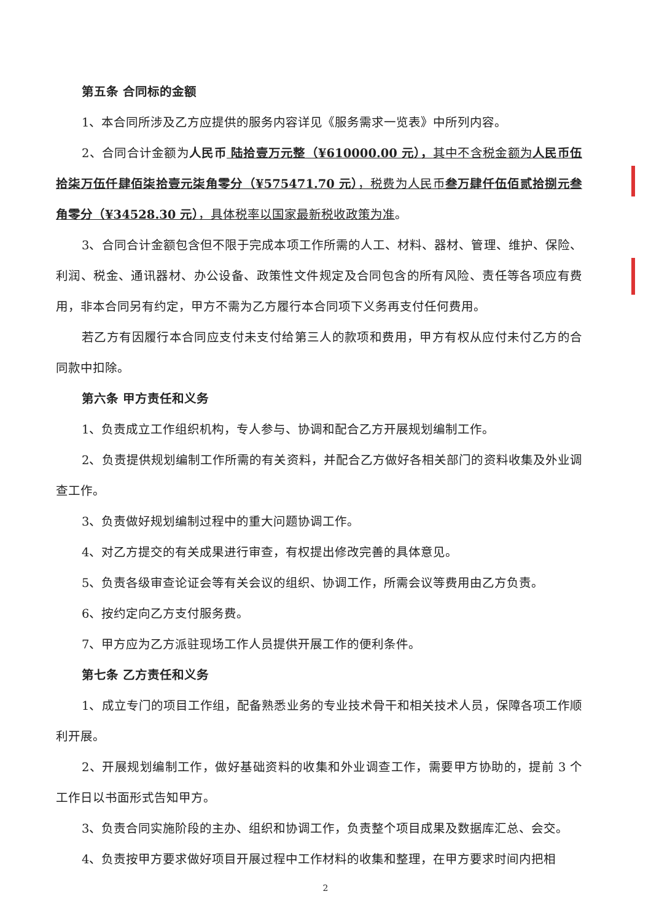第五条 合同标的金额
1、本合同所涉及乙方应提供的服务内容详见《服务需求一览表》中所列内容。
2、合同合计金额为人民币 陆拾壹万元整（¥610000.00 元），其中不含税金额为人民币伍拾柒万伍仟肆佰柒拾壹元柒角零分（¥575471.70 元），税费为人民币叁万肆仟伍佰贰拾捌元叁角零分（¥34528.30 元），具体税率以国家最新税收政策为准。
3、合同合计金额包含但不限于完成本项工作所需的人工、材料、器材、管理、维护、保险、利润、税金、通讯器材、办公设备、政策性文件规定及合同包含的所有风险、责任等各项应有费用，非本合同另有约定，甲方不需为乙方履行本合同项下义务再支付任何费用。
若乙方有因履行本合同应支付未支付给第三人的款项和费用，甲方有权从应付未付乙方的合同款中扣除。
第六条 甲方责任和义务
1、负责成立工作组织机构，专人参与、协调和配合乙方开展规划编制工作。
2、负责提供规划编制工作所需的有关资料，并配合乙方做好各相关部门的资料收集及外业调查工作。
3、负责做好规划编制过程中的重大问题协调工作。
4、对乙方提交的有关成果进行审查，有权提出修改完善的具体意见。
5、负责各级审查论证会等有关会议的组织、协调工作，所需会议等费用由乙方负责。
6、按约定向乙方支付服务费。
7、甲方应为乙方派驻现场工作人员提供开展工作的便利条件。
第七条 乙方责任和义务
1、成立专门的项目工作组，配备熟悉业务的专业技术骨干和相关技术人员，保障各项工作顺利开展。
2、开展规划编制工作，做好基础资料的收集和外业调查工作，需要甲方协助的，提前 3 个工作日以书面形式告知甲方。
3、负责合同实施阶段的主办、组织和协调工作，负责整个项目成果及数据库汇总、会交。
4、负责按甲方要求做好项目开展过程中工作材料的收集和整理，在甲方要求时间内把相
2